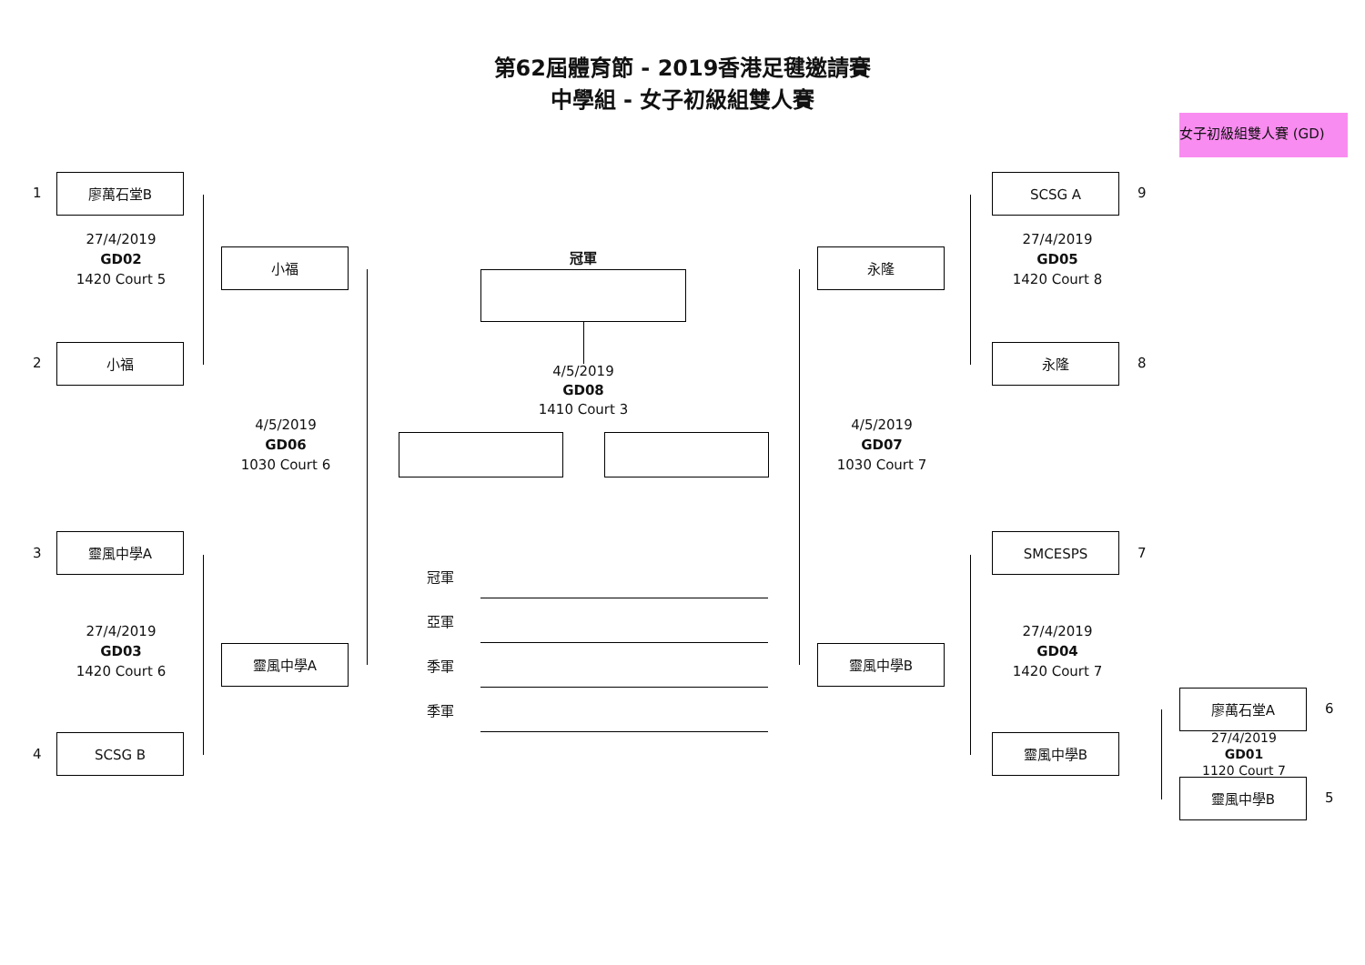第62屆體育節 - 2019香港足毽邀請賽
中學組 - 女子初級組雙人賽
女子初級組雙人賽 (GD)
1
廖萬石堂B
27/4/2019
GD02
1420 Court 5
2
小福
小福
4/5/2019
GD06
1030 Court 6
3
靈風中學A
27/4/2019
GD03
1420 Court 6
靈風中學A
4
SCSG B
冠軍
4/5/2019
GD08
1410 Court 3
冠軍
亞軍
季軍
季軍
SCSG A
9
27/4/2019
GD05
1420 Court 8
永隆
永隆
8
4/5/2019
GD07
1030 Court 7
SMCESPS
7
27/4/2019
GD04
1420 Court 7
靈風中學B
廖萬石堂A
6
27/4/2019
GD01
1120 Court 7
靈風中學B
靈風中學B
5